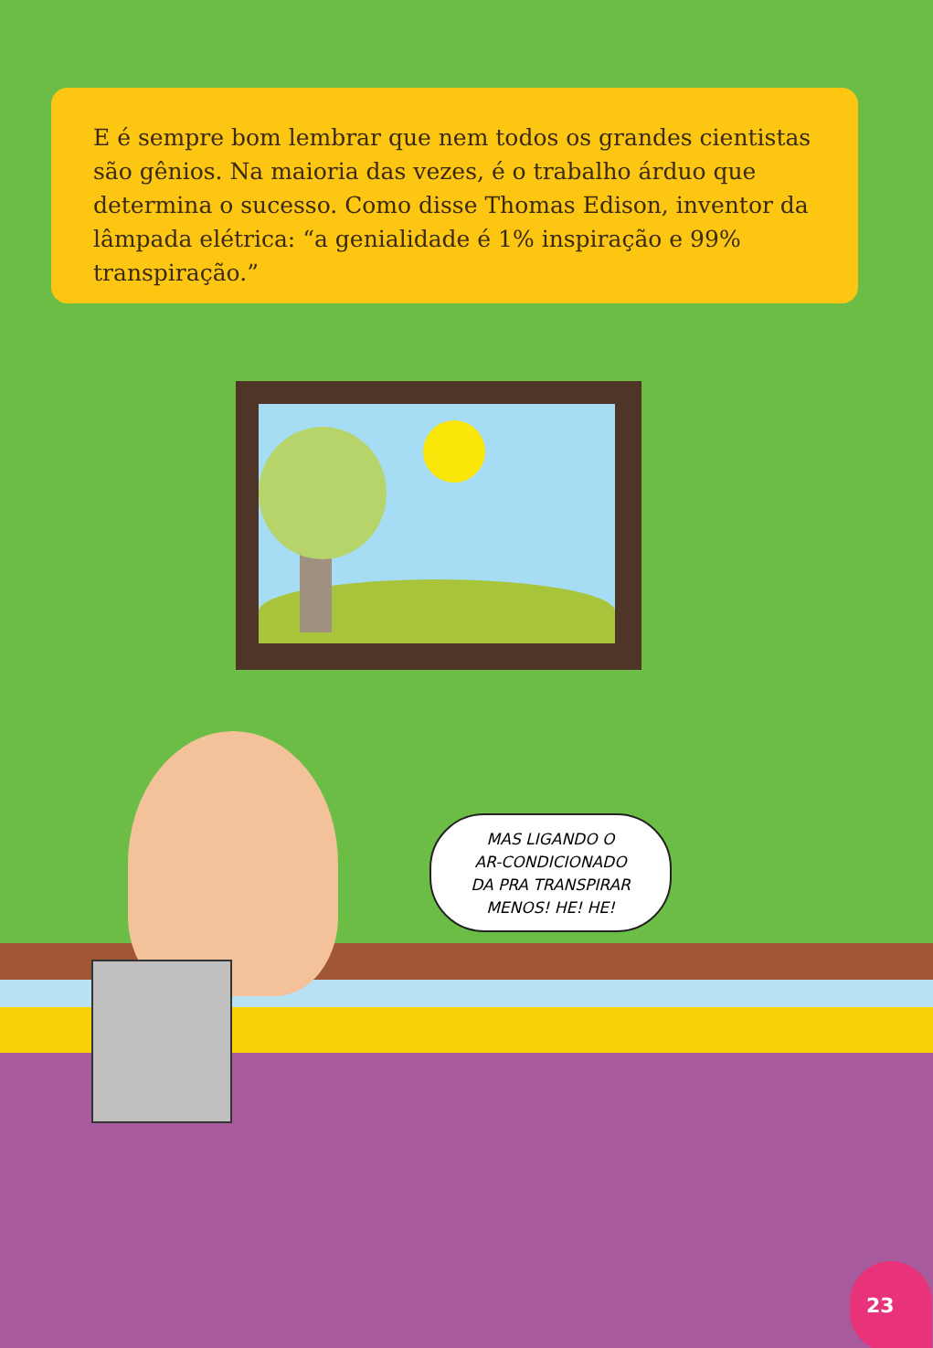E é sempre bom lembrar que nem todos os grandes cientistas são gênios. Na maioria das vezes, é o trabalho árduo que determina o sucesso. Como disse Thomas Edison, inventor da lâmpada elétrica: “a genialidade é 1% inspiração e 99% transpiração.”
MAS LIGANDO O
AR-CONDICIONADO
DA PRA TRANSPIRAR
MENOS! HE! HE!
23